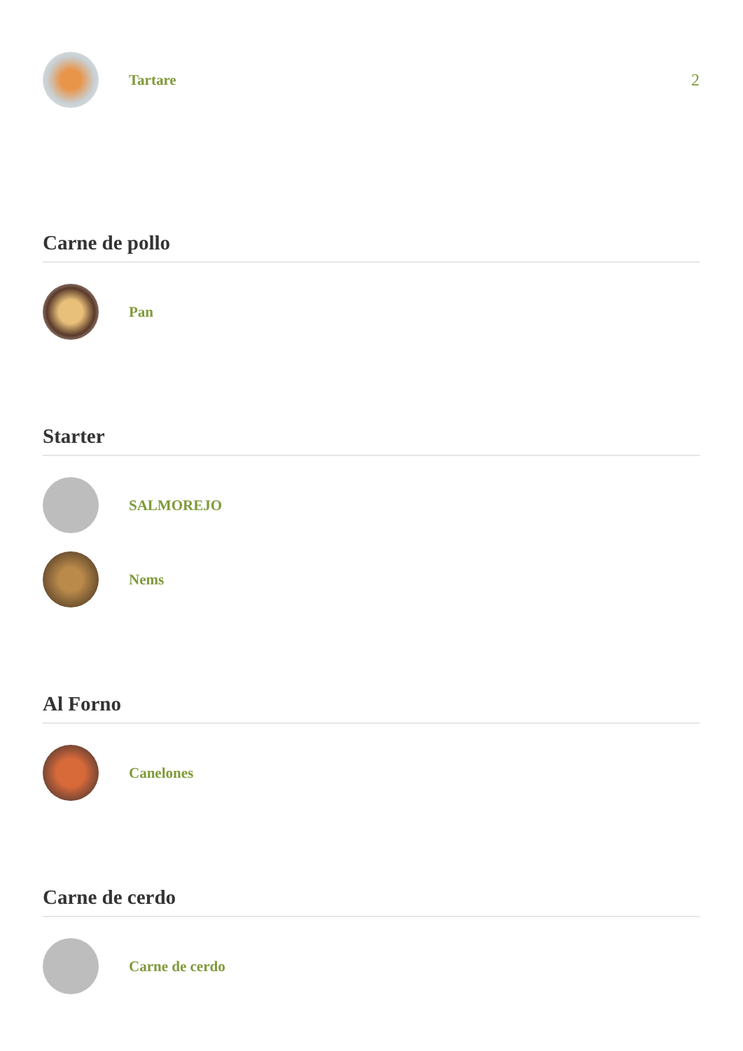Tartare 2
Carne de pollo
Pan
Starter
SALMOREJO
Nems
Al Forno
Canelones
Carne de cerdo
Carne de cerdo